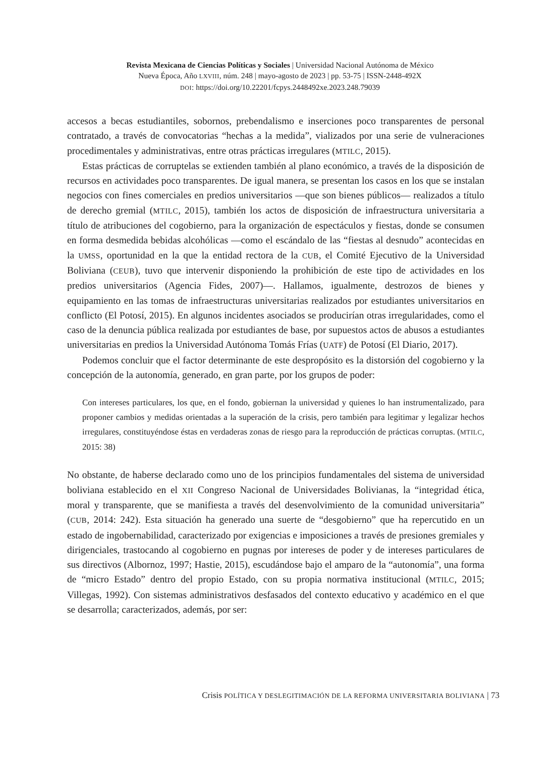Revista Mexicana de Ciencias Políticas y Sociales | Universidad Nacional Autónoma de México
Nueva Época, Año LXVIII, núm. 248 | mayo-agosto de 2023 | pp. 53-75 | ISSN-2448-492X
DOI: https://doi.org/10.22201/fcpys.2448492xe.2023.248.79039
accesos a becas estudiantiles, sobornos, prebendalismo e inserciones poco transparentes de personal contratado, a través de convocatorias “hechas a la medida”, vializados por una serie de vulneraciones procedimentales y administrativas, entre otras prácticas irregulares (MTILC, 2015).
Estas prácticas de corruptelas se extienden también al plano económico, a través de la disposición de recursos en actividades poco transparentes. De igual manera, se presentan los casos en los que se instalan negocios con fines comerciales en predios universitarios —que son bienes públicos— realizados a título de derecho gremial (MTILC, 2015), también los actos de disposición de infraestructura universitaria a título de atribuciones del cogobierno, para la organización de espectáculos y fiestas, donde se consumen en forma desmedida bebidas alcohólicas —como el escándalo de las “fiestas al desnudo” acontecidas en la UMSS, oportunidad en la que la entidad rectora de la CUB, el Comité Ejecutivo de la Universidad Boliviana (CEUB), tuvo que intervenir disponiendo la prohibición de este tipo de actividades en los predios universitarios (Agencia Fides, 2007)—. Hallamos, igualmente, destrozos de bienes y equipamiento en las tomas de infraestructuras universitarias realizados por estudiantes universitarios en conflicto (El Potosí, 2015). En algunos incidentes asociados se producirían otras irregularidades, como el caso de la denuncia pública realizada por estudiantes de base, por supuestos actos de abusos a estudiantes universitarias en predios la Universidad Autónoma Tomás Frías (UATF) de Potosí (El Diario, 2017).
Podemos concluir que el factor determinante de este despropósito es la distorsión del cogobierno y la concepción de la autonomía, generado, en gran parte, por los grupos de poder:
Con intereses particulares, los que, en el fondo, gobiernan la universidad y quienes lo han instrumentalizado, para proponer cambios y medidas orientadas a la superación de la crisis, pero también para legitimar y legalizar hechos irregulares, constituyéndose éstas en verdaderas zonas de riesgo para la reproducción de prácticas corruptas. (MTILC, 2015: 38)
No obstante, de haberse declarado como uno de los principios fundamentales del sistema de universidad boliviana establecido en el XII Congreso Nacional de Universidades Bolivianas, la “integridad ética, moral y transparente, que se manifiesta a través del desenvolvimiento de la comunidad universitaria” (CUB, 2014: 242). Esta situación ha generado una suerte de “desgobierno” que ha repercutido en un estado de ingobernabilidad, caracterizado por exigencias e imposiciones a través de presiones gremiales y dirigenciales, trastocando al cogobierno en pugnas por intereses de poder y de intereses particulares de sus directivos (Albornoz, 1997; Hastie, 2015), escudándose bajo el amparo de la “autonomía”, una forma de “micro Estado” dentro del propio Estado, con su propia normativa institucional (MTILC, 2015; Villegas, 1992). Con sistemas administrativos desfasados del contexto educativo y académico en el que se desarrolla; caracterizados, además, por ser:
Crisis POLÍTICA Y DESLEGITIMACIÓN DE LA REFORMA UNIVERSITARIA BOLIVIANA | 73